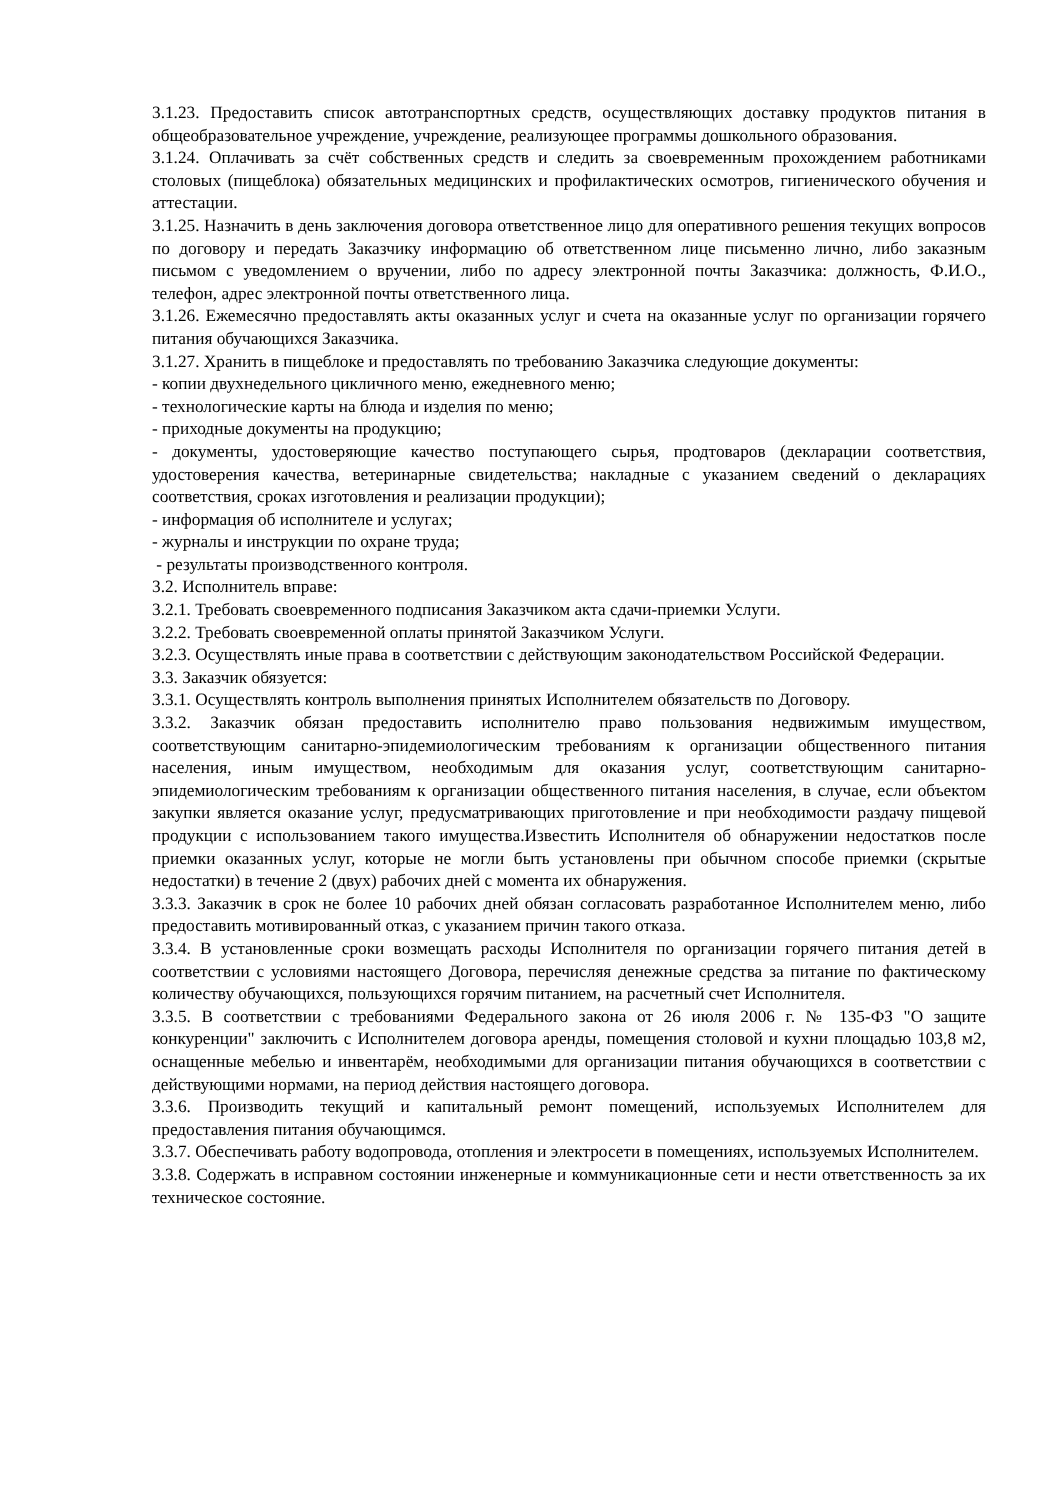3.1.23. Предоставить список автотранспортных средств, осуществляющих доставку продуктов питания в общеобразовательное учреждение, учреждение, реализующее программы дошкольного образования.
3.1.24. Оплачивать за счёт собственных средств и следить за своевременным прохождением работниками столовых (пищеблока) обязательных медицинских и профилактических осмотров, гигиенического обучения и аттестации.
3.1.25. Назначить в день заключения договора ответственное лицо для оперативного решения текущих вопросов по договору и передать Заказчику информацию об ответственном лице письменно лично, либо заказным письмом с уведомлением о вручении, либо по адресу электронной почты Заказчика: должность, Ф.И.О., телефон, адрес электронной почты ответственного лица.
3.1.26. Ежемесячно предоставлять акты оказанных услуг и счета на оказанные услуг по организации горячего питания обучающихся Заказчика.
3.1.27. Хранить в пищеблоке и предоставлять по требованию Заказчика следующие документы:
- копии двухнедельного цикличного меню, ежедневного меню;
- технологические карты на блюда и изделия по меню;
- приходные документы на продукцию;
- документы, удостоверяющие качество поступающего сырья, продтоваров (декларации соответствия, удостоверения качества, ветеринарные свидетельства; накладные с указанием сведений о декларациях соответствия, сроках изготовления и реализации продукции);
- информация об исполнителе и услугах;
- журналы и инструкции по охране труда;
- результаты производственного контроля.
3.2. Исполнитель вправе:
3.2.1. Требовать своевременного подписания Заказчиком акта сдачи-приемки Услуги.
3.2.2. Требовать своевременной оплаты принятой Заказчиком Услуги.
3.2.3. Осуществлять иные права в соответствии с действующим законодательством Российской Федерации.
3.3. Заказчик обязуется:
3.3.1. Осуществлять контроль выполнения принятых Исполнителем обязательств по Договору.
3.3.2. Заказчик обязан предоставить исполнителю право пользования недвижимым имуществом, соответствующим санитарно-эпидемиологическим требованиям к организации общественного питания населения, иным имуществом, необходимым для оказания услуг, соответствующим санитарно-эпидемиологическим требованиям к организации общественного питания населения, в случае, если объектом закупки является оказание услуг, предусматривающих приготовление и при необходимости раздачу пищевой продукции с использованием такого имущества.Известить Исполнителя об обнаружении недостатков после приемки оказанных услуг, которые не могли быть установлены при обычном способе приемки (скрытые недостатки) в течение 2 (двух) рабочих дней с момента их обнаружения.
3.3.3. Заказчик в срок не более 10 рабочих дней обязан согласовать разработанное Исполнителем меню, либо предоставить мотивированный отказ, с указанием причин такого отказа.
3.3.4. В установленные сроки возмещать расходы Исполнителя по организации горячего питания детей в соответствии с условиями настоящего Договора, перечисляя денежные средства за питание по фактическому количеству обучающихся, пользующихся горячим питанием, на расчетный счет Исполнителя.
3.3.5. В соответствии с требованиями Федерального закона от 26 июля 2006 г. № 135-ФЗ "О защите конкуренции" заключить с Исполнителем договора аренды, помещения столовой и кухни площадью 103,8 м2, оснащенные мебелью и инвентарём, необходимыми для организации питания обучающихся в соответствии с действующими нормами, на период действия настоящего договора.
3.3.6. Производить текущий и капитальный ремонт помещений, используемых Исполнителем для предоставления питания обучающимся.
3.3.7. Обеспечивать работу водопровода, отопления и электросети в помещениях, используемых Исполнителем.
3.3.8. Содержать в исправном состоянии инженерные и коммуникационные сети и нести ответственность за их техническое состояние.